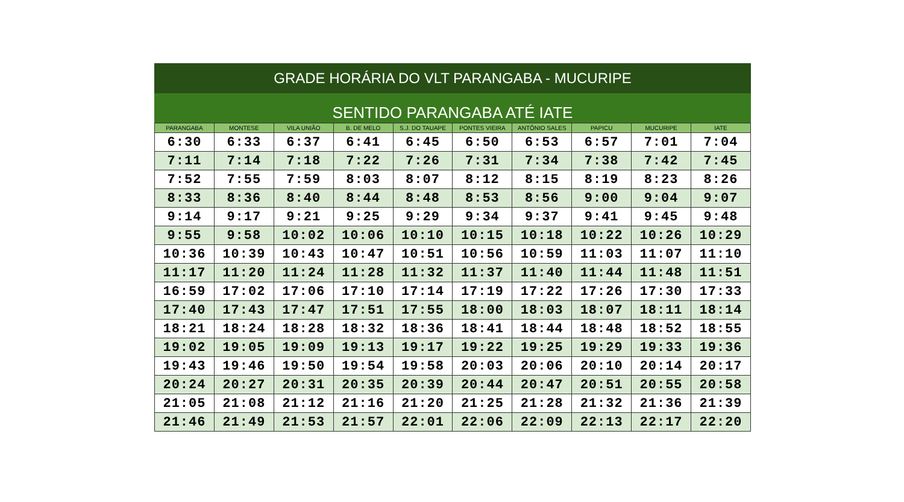GRADE HORÁRIA DO VLT PARANGABA - MUCURIPE
SENTIDO PARANGABA ATÉ IATE
| PARANGABA | MONTESE | VILA UNIÃO | B. DE MELO | S.J. DO TAUAPE | PONTES VIEIRA | ANTÔNIO SALES | PAPICU | MUCURIPE | IATE |
| --- | --- | --- | --- | --- | --- | --- | --- | --- | --- |
| 6:30 | 6:33 | 6:37 | 6:41 | 6:45 | 6:50 | 6:53 | 6:57 | 7:01 | 7:04 |
| 7:11 | 7:14 | 7:18 | 7:22 | 7:26 | 7:31 | 7:34 | 7:38 | 7:42 | 7:45 |
| 7:52 | 7:55 | 7:59 | 8:03 | 8:07 | 8:12 | 8:15 | 8:19 | 8:23 | 8:26 |
| 8:33 | 8:36 | 8:40 | 8:44 | 8:48 | 8:53 | 8:56 | 9:00 | 9:04 | 9:07 |
| 9:14 | 9:17 | 9:21 | 9:25 | 9:29 | 9:34 | 9:37 | 9:41 | 9:45 | 9:48 |
| 9:55 | 9:58 | 10:02 | 10:06 | 10:10 | 10:15 | 10:18 | 10:22 | 10:26 | 10:29 |
| 10:36 | 10:39 | 10:43 | 10:47 | 10:51 | 10:56 | 10:59 | 11:03 | 11:07 | 11:10 |
| 11:17 | 11:20 | 11:24 | 11:28 | 11:32 | 11:37 | 11:40 | 11:44 | 11:48 | 11:51 |
| 16:59 | 17:02 | 17:06 | 17:10 | 17:14 | 17:19 | 17:22 | 17:26 | 17:30 | 17:33 |
| 17:40 | 17:43 | 17:47 | 17:51 | 17:55 | 18:00 | 18:03 | 18:07 | 18:11 | 18:14 |
| 18:21 | 18:24 | 18:28 | 18:32 | 18:36 | 18:41 | 18:44 | 18:48 | 18:52 | 18:55 |
| 19:02 | 19:05 | 19:09 | 19:13 | 19:17 | 19:22 | 19:25 | 19:29 | 19:33 | 19:36 |
| 19:43 | 19:46 | 19:50 | 19:54 | 19:58 | 20:03 | 20:06 | 20:10 | 20:14 | 20:17 |
| 20:24 | 20:27 | 20:31 | 20:35 | 20:39 | 20:44 | 20:47 | 20:51 | 20:55 | 20:58 |
| 21:05 | 21:08 | 21:12 | 21:16 | 21:20 | 21:25 | 21:28 | 21:32 | 21:36 | 21:39 |
| 21:46 | 21:49 | 21:53 | 21:57 | 22:01 | 22:06 | 22:09 | 22:13 | 22:17 | 22:20 |